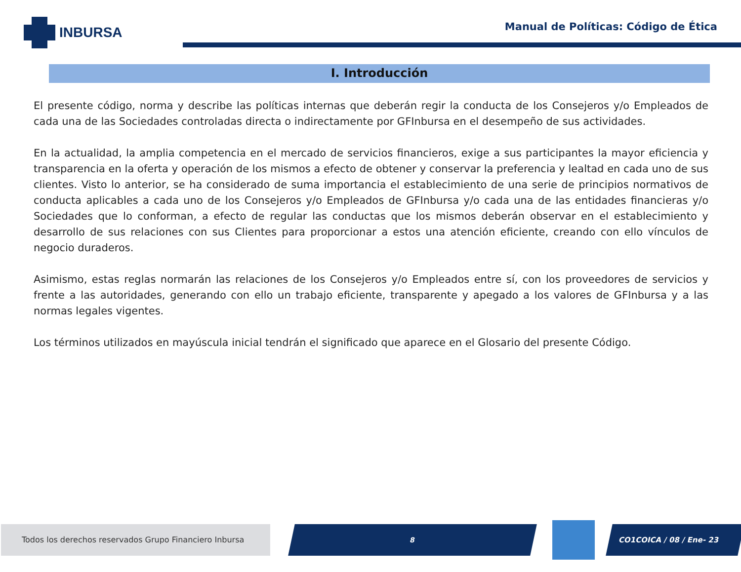INBURSA
Manual de Políticas: Código de Ética
I. Introducción
El presente código, norma y describe las políticas internas que deberán regir la conducta de los Consejeros y/o Empleados de cada una de las Sociedades controladas directa o indirectamente por GFInbursa en el desempeño de sus actividades.
En la actualidad, la amplia competencia en el mercado de servicios financieros, exige a sus participantes la mayor eficiencia y transparencia en la oferta y operación de los mismos a efecto de obtener y conservar la preferencia y lealtad en cada uno de sus clientes. Visto lo anterior, se ha considerado de suma importancia el establecimiento de una serie de principios normativos de conducta aplicables a cada uno de los Consejeros y/o Empleados de GFInbursa y/o cada una de las entidades financieras y/o Sociedades que lo conforman, a efecto de regular las conductas que los mismos deberán observar en el establecimiento y desarrollo de sus relaciones con sus Clientes para proporcionar a estos una atención eficiente, creando con ello vínculos de negocio duraderos.
Asimismo, estas reglas normarán las relaciones de los Consejeros y/o Empleados entre sí, con los proveedores de servicios y frente a las autoridades, generando con ello un trabajo eficiente, transparente y apegado a los valores de GFInbursa y a las normas legales vigentes.
Los términos utilizados en mayúscula inicial tendrán el significado que aparece en el Glosario del presente Código.
Todos los derechos reservados Grupo Financiero Inbursa 8 CO1COICA / 08 / Ene- 23